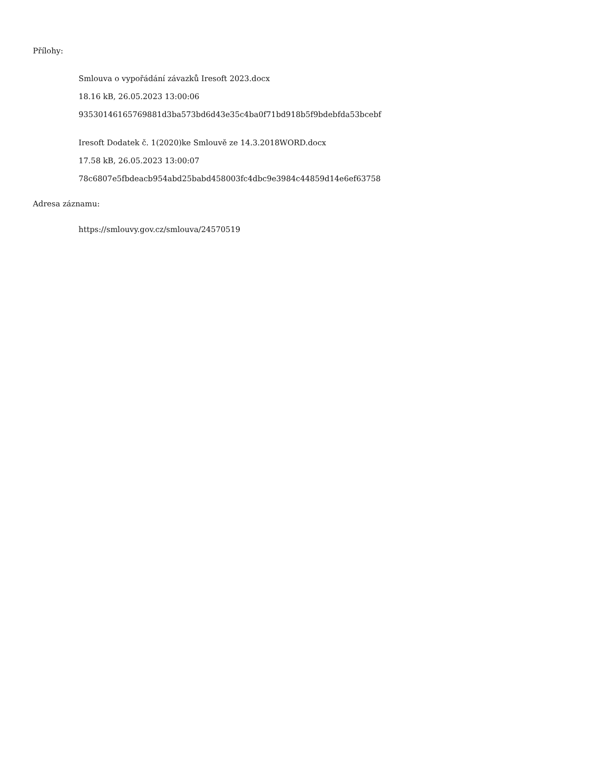Přílohy:
Smlouva o vypořádání závazků Iresoft 2023.docx
18.16 kB, 26.05.2023 13:00:06
93530146165769881d3ba573bd6d43e35c4ba0f71bd918b5f9bdebfda53bcebf
Iresoft Dodatek č. 1(2020)ke Smlouvě ze 14.3.2018WORD.docx
17.58 kB, 26.05.2023 13:00:07
78c6807e5fbdeacb954abd25babd458003fc4dbc9e3984c44859d14e6ef63758
Adresa záznamu:
https://smlouvy.gov.cz/smlouva/24570519